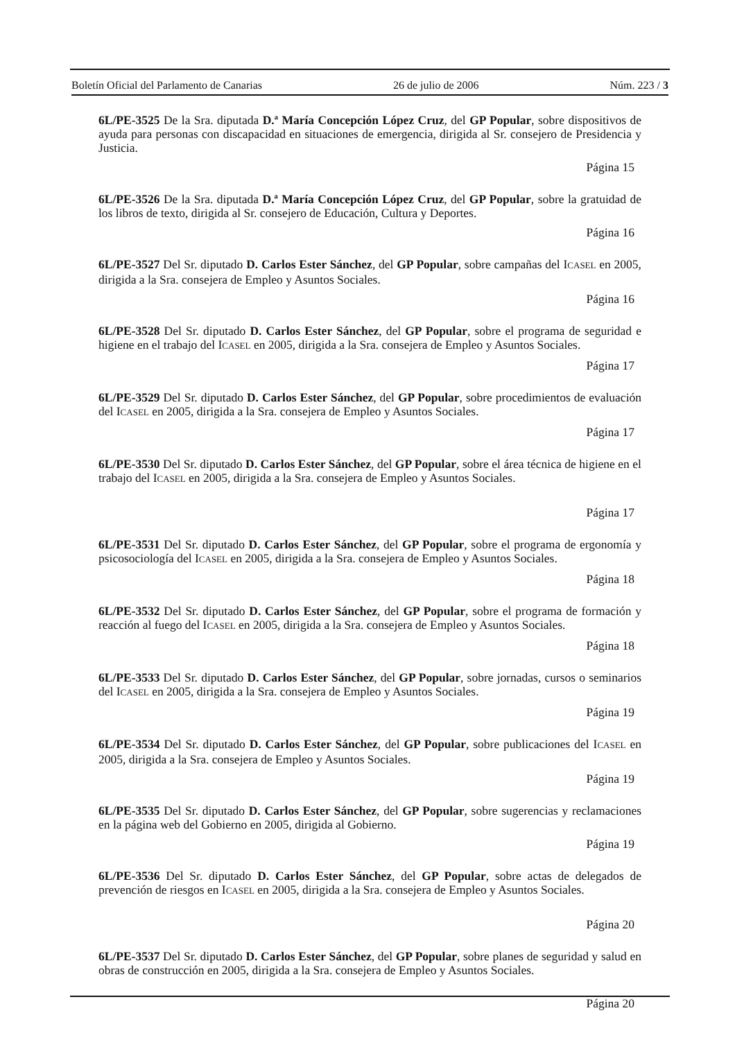Boletín Oficial del Parlamento de Canarias 26 de julio de 2006 Núm. 223 / 3
6L/PE-3525 De la Sra. diputada D.ª María Concepción López Cruz, del GP Popular, sobre dispositivos de ayuda para personas con discapacidad en situaciones de emergencia, dirigida al Sr. consejero de Presidencia y Justicia.
Página 15
6L/PE-3526 De la Sra. diputada D.ª María Concepción López Cruz, del GP Popular, sobre la gratuidad de los libros de texto, dirigida al Sr. consejero de Educación, Cultura y Deportes.
Página 16
6L/PE-3527 Del Sr. diputado D. Carlos Ester Sánchez, del GP Popular, sobre campañas del ICASEL en 2005, dirigida a la Sra. consejera de Empleo y Asuntos Sociales.
Página 16
6L/PE-3528 Del Sr. diputado D. Carlos Ester Sánchez, del GP Popular, sobre el programa de seguridad e higiene en el trabajo del ICASEL en 2005, dirigida a la Sra. consejera de Empleo y Asuntos Sociales.
Página 17
6L/PE-3529 Del Sr. diputado D. Carlos Ester Sánchez, del GP Popular, sobre procedimientos de evaluación del ICASEL en 2005, dirigida a la Sra. consejera de Empleo y Asuntos Sociales.
Página 17
6L/PE-3530 Del Sr. diputado D. Carlos Ester Sánchez, del GP Popular, sobre el área técnica de higiene en el trabajo del ICASEL en 2005, dirigida a la Sra. consejera de Empleo y Asuntos Sociales.
Página 17
6L/PE-3531 Del Sr. diputado D. Carlos Ester Sánchez, del GP Popular, sobre el programa de ergonomía y psicosociología del ICASEL en 2005, dirigida a la Sra. consejera de Empleo y Asuntos Sociales.
Página 18
6L/PE-3532 Del Sr. diputado D. Carlos Ester Sánchez, del GP Popular, sobre el programa de formación y reacción al fuego del ICASEL en 2005, dirigida a la Sra. consejera de Empleo y Asuntos Sociales.
Página 18
6L/PE-3533 Del Sr. diputado D. Carlos Ester Sánchez, del GP Popular, sobre jornadas, cursos o seminarios del ICASEL en 2005, dirigida a la Sra. consejera de Empleo y Asuntos Sociales.
Página 19
6L/PE-3534 Del Sr. diputado D. Carlos Ester Sánchez, del GP Popular, sobre publicaciones del ICASEL en 2005, dirigida a la Sra. consejera de Empleo y Asuntos Sociales.
Página 19
6L/PE-3535 Del Sr. diputado D. Carlos Ester Sánchez, del GP Popular, sobre sugerencias y reclamaciones en la página web del Gobierno en 2005, dirigida al Gobierno.
Página 19
6L/PE-3536 Del Sr. diputado D. Carlos Ester Sánchez, del GP Popular, sobre actas de delegados de prevención de riesgos en ICASEL en 2005, dirigida a la Sra. consejera de Empleo y Asuntos Sociales.
Página 20
6L/PE-3537 Del Sr. diputado D. Carlos Ester Sánchez, del GP Popular, sobre planes de seguridad y salud en obras de construcción en 2005, dirigida a la Sra. consejera de Empleo y Asuntos Sociales.
Página 20